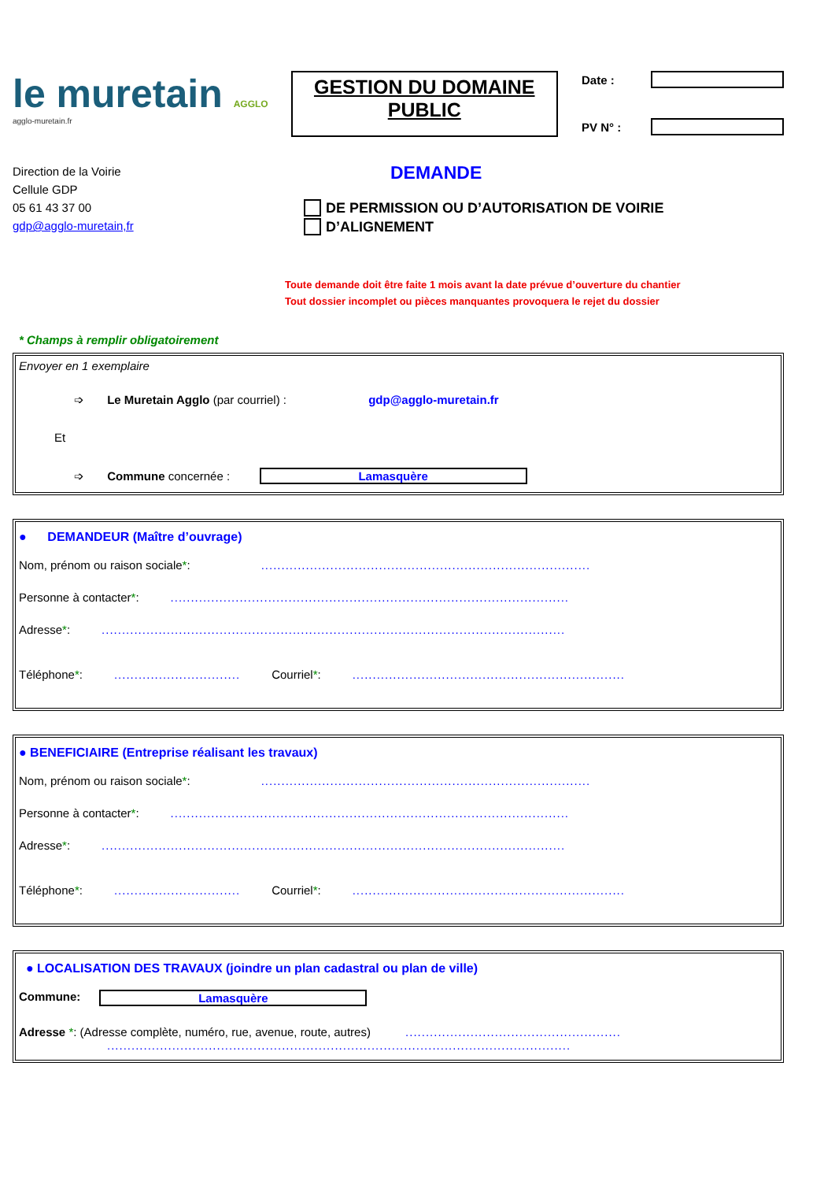le muretain AGGLO
agglo-muretain.fr
GESTION DU DOMAINE PUBLIC
Date :
PV N° :
Direction de la Voirie
Cellule GDP
05 61 43 37 00
gdp@agglo-muretain,fr
DEMANDE
DE PERMISSION OU D’AUTORISATION DE VOIRIE
D’ALIGNEMENT
Toute demande doit être faite 1 mois avant la date prévue d’ouverture du chantier
Tout dossier incomplet ou pièces manquantes provoquera le rejet du dossier
* Champs à remplir obligatoirement
Envoyer en 1 exemplaire
➩ Le Muretain Agglo (par courriel) : gdp@agglo-muretain.fr
Et
➩ Commune concernée : Lamasquère
● DEMANDEUR (Maître d’ouvrage)
Nom, prénom ou raison sociale *: .................................................................................
Personne à contacter *: ..................................................................................................
Adresse *: ..................................................................................................................
Téléphone *: ............................... Courriel *: ...................................................................
● BENEFICIAIRE (Entreprise réalisant les travaux)
Nom, prénom ou raison sociale *: .................................................................................
Personne à contacter *: ..................................................................................................
Adresse *: ..................................................................................................................
Téléphone *: ............................... Courriel *: ...................................................................
● LOCALISATION DES TRAVAUX (joindre un plan cadastral ou plan de ville)
Commune: Lamasquère
Adresse *: (Adresse complète, numéro, rue, avenue, route, autres) .....................................................
..................................................................................................................